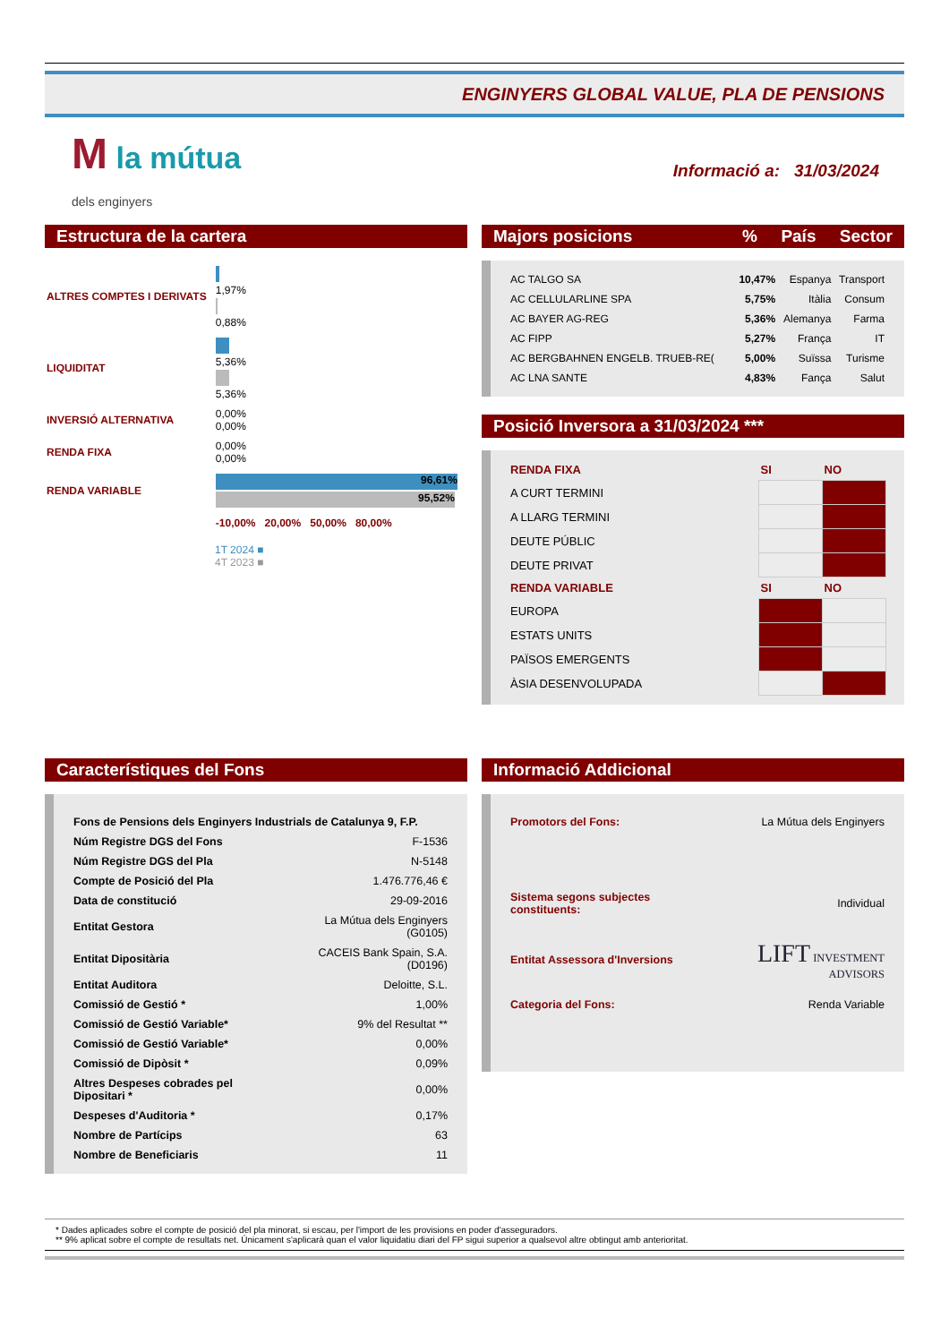ENGINYERS GLOBAL VALUE, PLA DE PENSIONS
M la mútua
dels enginyers
Informació a: 31/03/2024
Estructura de la cartera
| ALTRES COMPTES I DERIVATS | 1,97% 0,88% |
| LIQUIDITAT | 5,36% 5,36% |
| INVERSIÓ ALTERNATIVA | 0,00% 0,00% |
| RENDA FIXA | 0,00% 0,00% |
| RENDA VARIABLE | 96,61% 95,52% |
| | -10,00% 20,00% 50,00% 80,00% |
1T 2024 ■
4T 2023 ■
Majors posicions% País Sector
| AC TALGO SA | 10,47% | Espanya | Transport |
| AC CELLULARLINE SPA | 5,75% | Itàlia | Consum |
| AC BAYER AG-REG | 5,36% | Alemanya | Farma |
| AC FIPP | 5,27% | França | IT |
| AC BERGBAHNEN ENGELB. TRUEB-RE( | 5,00% | Suïssa | Turisme |
| AC LNA SANTE | 4,83% | Fança | Salut |
Posició Inversora a 31/03/2024 ***
| RENDA FIXA | SI | NO |
| A CURT TERMINI | | |
| A LLARG TERMINI | | |
| DEUTE PÚBLIC | | |
| DEUTE PRIVAT | | |
| RENDA VARIABLE | SI | NO |
| EUROPA | | |
| ESTATS UNITS | | |
| PAÏSOS EMERGENTS | | |
| ÀSIA DESENVOLUPADA | | |
Característiques del Fons
| Fons de Pensions dels Enginyers Industrials de Catalunya 9, F.P. | |
| Núm Registre DGS del Fons | F-1536 |
| Núm Registre DGS del Pla | N-5148 |
| Compte de Posició del Pla | 1.476.776,46 € |
| Data de constitució | 29-09-2016 |
| Entitat Gestora | La Mútua dels Enginyers (G0105) |
| Entitat Dipositària | CACEIS Bank Spain, S.A. (D0196) |
| Entitat Auditora | Deloitte, S.L. |
| Comissió de Gestió * | 1,00% |
| Comissió de Gestió Variable* | 9% del Resultat ** |
| Comissió de Gestió Variable* | 0,00% |
| Comissió de Dipòsit * | 0,09% |
| Altres Despeses cobrades pel Dipositari * | 0,00% |
| Despeses d'Auditoria * | 0,17% |
| Nombre de Partícips | 63 |
| Nombre de Beneficiaris | 11 |
Informació Addicional
| Promotors del Fons: | La Mútua dels Enginyers |
| Sistema segons subjectes constituents: | Individual |
| Entitat Assessora d'Inversions | LIFT INVESTMENT ADVISORS |
| Categoria del Fons: | Renda Variable |
* Dades aplicades sobre el compte de posició del pla minorat, si escau, per l'import de les provisions en poder d'asseguradors.
** 9% aplicat sobre el compte de resultats net. Únicament s'aplicarà quan el valor liquidatiu diari del FP sigui superior a qualsevol altre obtingut amb anterioritat.